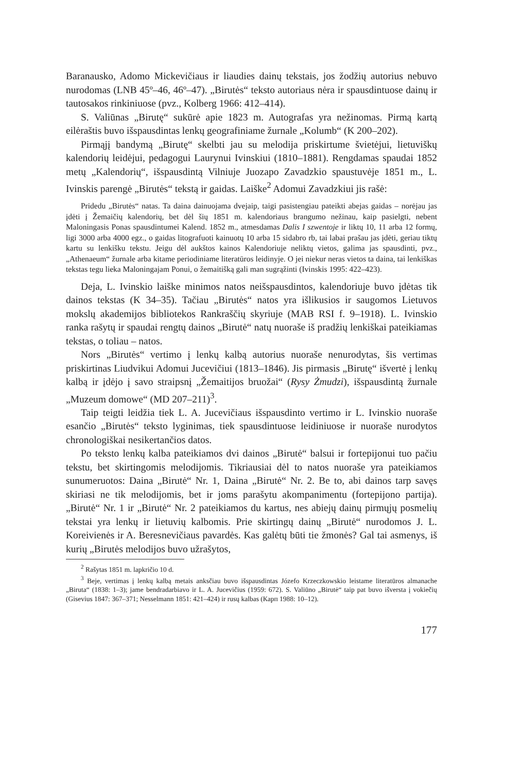Baranausko, Adomo Mickevičiaus ir liaudies dainų tekstais, jos žodžių autorius nebuvo nurodomas (LNB 45º–46, 46º–47). „Birutės“ teksto autoriaus nėra ir spausdintuose dainų ir tautosakos rinkiniuose (pvz., Kolberg 1966: 412–414).
S. Valiūnas „Birutę“ sukūrė apie 1823 m. Autografas yra nežinomas. Pirmą kartą eilėraštis buvo išspausdintas lenkų geografiniame žurnale „Kolumb“ (K 200–202).
Pirmąjį bandymą „Birutę“ skelbti jau su melodija priskirtume švietėjui, lietuviškų kalendorių leidėjui, pedagogui Laurynui Ivinskiui (1810–1881). Rengdamas spaudai 1852 metų „Kalendorių“, išspausdintą Vilniuje Juozapo Zavadzkio spaustuvėje 1851 m., L. Ivinskis parengė „Birutės“ tekstą ir gaidas. Laiške<sup>2</sup> Adomui Zavadzkiui jis rašė:
Pridedu „Birutės“ natas. Ta daina dainuojama dvejaip, taigi pasistengiau pateikti abejas gaidas – norėjau jas įdėti į Žemaičių kalendorių, bet dėl šių 1851 m. kalendoriaus brangumo nežinau, kaip pasielgti, nebent Maloningasis Ponas spausdintumei Kalend. 1852 m., atmesdamas Dalis I szwentoje ir liktų 10, 11 arba 12 formų, ligi 3000 arba 4000 egz., o gaidas litografuoti kainuotų 10 arba 15 sidabro rb, tai labai prašau jas įdėti, geriau tiktų kartu su lenkišku tekstu. Jeigu dėl aukštos kainos Kalendoriuje neliktų vietos, galima jas spausdinti, pvz., „Athenaeum“ žurnale arba kitame periodiniame literatūros leidinyje. O jei niekur neras vietos ta daina, tai lenkiškas tekstas tegu lieka Maloningajam Ponui, o žemaitišką gali man sugrąžinti (Ivinskis 1995: 422–423).
Deja, L. Ivinskio laiške minimos natos neišspausdintos, kalendoriuje buvo įdėtas tik dainos tekstas (K 34–35). Tačiau „Birutės“ natos yra išlikusios ir saugomos Lietuvos mokslų akademijos bibliotekos Rankraščių skyriuje (MAB RSI f. 9–1918). L. Ivinskio ranka rašytų ir spaudai rengtų dainos „Birutė“ natų nuoraše iš pradžių lenkiškai pateikiamas tekstas, o toliau – natos.
Nors „Birutės“ vertimo į lenkų kalbą autorius nuoraše nenurodytas, šis vertimas priskirtinas Liudvikui Adomui Jucevičiui (1813–1846). Jis pirmasis „Birutę“ išvertė į lenkų kalbą ir įdėjo į savo straipsnį „Žemaitijos bruožai“ (Rysy Żmudzi), išspausdintą žurnale „Muzeum domowe“ (MD 207–211)<sup>3</sup>.
Taip teigti leidžia tiek L. A. Jucevičiaus išspausdinto vertimo ir L. Ivinskio nuoraše esančio „Birutės“ teksto lyginimas, tiek spausdintuose leidiniuose ir nuoraše nurodytos chronologiškai nesikertančios datos.
Po teksto lenkų kalba pateikiamos dvi dainos „Birutė“ balsui ir fortepijonui tuo pačiu tekstu, bet skirtingomis melodijomis. Tikriausiai dėl to natos nuoraše yra pateikiamos sunumeruotos: Daina „Birutė“ Nr. 1, Daina „Birutė“ Nr. 2. Be to, abi dainos tarp savęs skiriasi ne tik melodijomis, bet ir joms parašytu akompanimentu (fortepijono partija). „Birutė“ Nr. 1 ir „Birutė“ Nr. 2 pateikiamos du kartus, nes abiejų dainų pirmųjų posmelių tekstai yra lenkų ir lietuvių kalbomis. Prie skirtingų dainų „Birutė“ nurodomos J. L. Koreivienės ir A. Beresnevičiaus pavardės. Kas galėtų būti tie žmonės? Gal tai asmenys, iš kurių „Birutės melodijos buvo užrašytos,
<sup>2</sup> Rašytas 1851 m. lapkričio 10 d.
<sup>3</sup> Beje, vertimas į lenkų kalbą metais anksčiau buvo išspausdintas Józefo Krzeczkowskio leistame literatūros almanache „Biruta“ (1838: 1–3); jame bendradarbiavo ir L. A. Jucevičius (1959: 672). S. Valiūno „Birutė“ taip pat buvo išversta į vokiečių (Gisevius 1847: 367–371; Nesselmann 1851: 421–424) ir rusų kalbas (Карп 1988: 10–12).
177